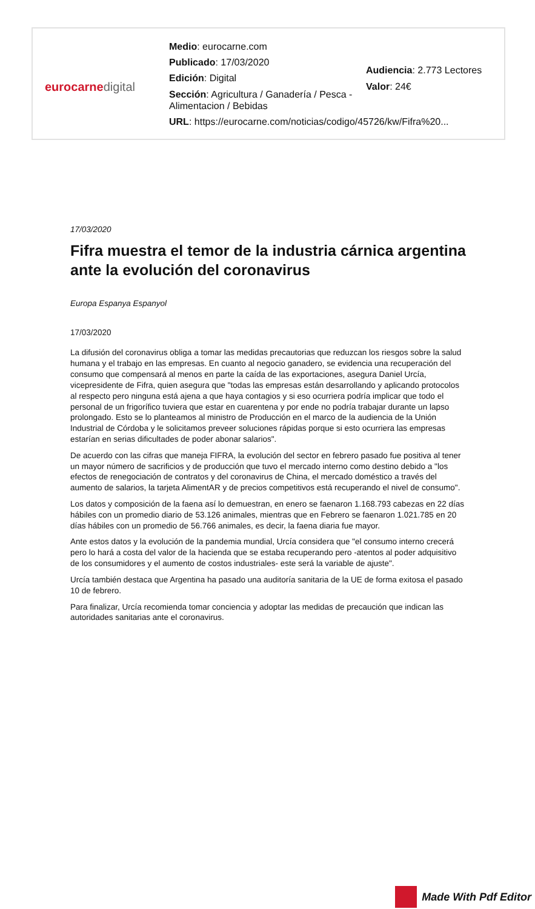eurocarne digital
Medio: eurocarne.com
Publicado: 17/03/2020
Edición: Digital
Sección: Agricultura / Ganadería / Pesca - Alimentacion / Bebidas
URL: https://eurocarne.com/noticias/codigo/45726/kw/Fifra%20...
Audiencia: 2.773 Lectores
Valor: 24€
17/03/2020
Fifra muestra el temor de la industria cárnica argentina ante la evolución del coronavirus
Europa Espanya Espanyol
17/03/2020
La difusión del coronavirus obliga a tomar las medidas precautorias que reduzcan los riesgos sobre la salud humana y el trabajo en las empresas. En cuanto al negocio ganadero, se evidencia una recuperación del consumo que compensará al menos en parte la caída de las exportaciones, asegura Daniel Urcía, vicepresidente de Fifra, quien asegura que "todas las empresas están desarrollando y aplicando protocolos al respecto pero ninguna está ajena a que haya contagios y si eso ocurriera podría implicar que todo el personal de un frigorífico tuviera que estar en cuarentena y por ende no podría trabajar durante un lapso prolongado. Esto se lo planteamos al ministro de Producción en el marco de la audiencia de la Unión Industrial de Córdoba y le solicitamos preveer soluciones rápidas porque si esto ocurriera las empresas estarían en serias dificultades de poder abonar salarios".
De acuerdo con las cifras que maneja FIFRA, la evolución del sector en febrero pasado fue positiva al tener un mayor número de sacrificios y de producción que tuvo el mercado interno como destino debido a "los efectos de renegociación de contratos y del coronavirus de China, el mercado doméstico a través del aumento de salarios, la tarjeta AlimentAR y de precios competitivos está recuperando el nivel de consumo".
Los datos y composición de la faena así lo demuestran, en enero se faenaron 1.168.793 cabezas en 22 días hábiles con un promedio diario de 53.126 animales, mientras que en Febrero se faenaron 1.021.785 en 20 días hábiles con un promedio de 56.766 animales, es decir, la faena diaria fue mayor.
Ante estos datos y la evolución de la pandemia mundial, Urcía considera que "el consumo interno crecerá pero lo hará a costa del valor de la hacienda que se estaba recuperando pero -atentos al poder adquisitivo de los consumidores y el aumento de costos industriales- este será la variable de ajuste".
Urcía también destaca que Argentina ha pasado una auditoría sanitaria de la UE de forma exitosa el pasado 10 de febrero.
Para finalizar, Urcía recomienda tomar conciencia y adoptar las medidas de precaución que indican las autoridades sanitarias ante el coronavirus.
Made With Pdf Editor